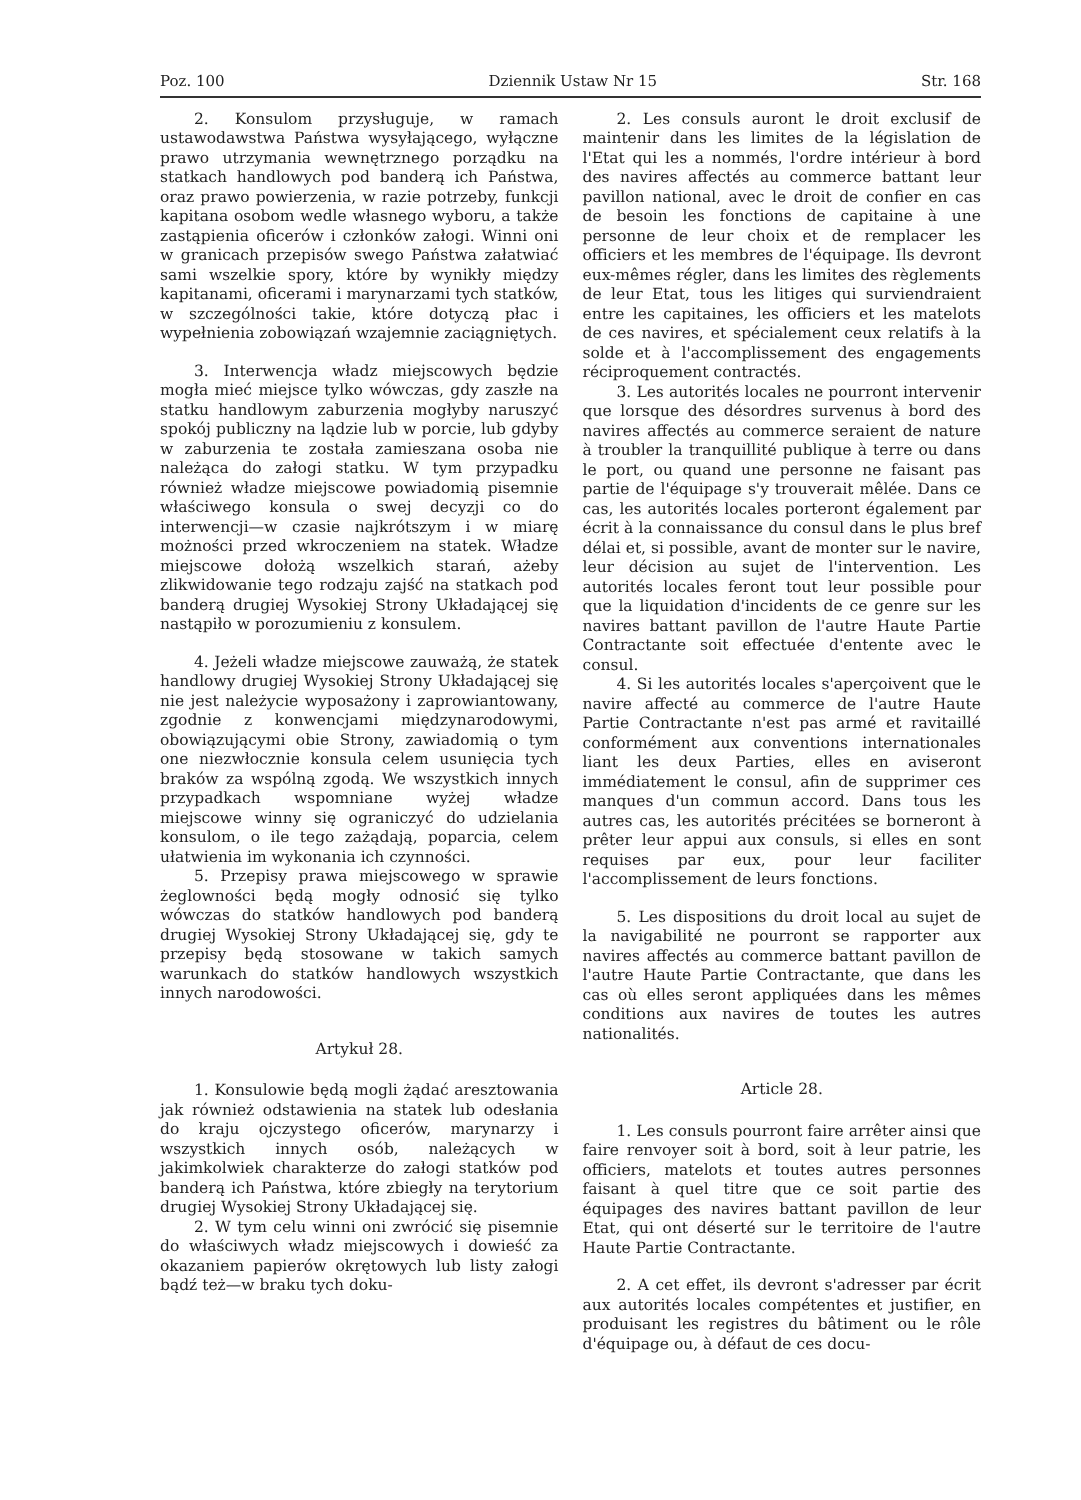Poz. 100 Dziennik Ustaw Nr 15 Str. 168
2. Konsulom przysługuje, w ramach ustawodawstwa Państwa wysyłającego, wyłączne prawo utrzymania wewnętrznego porządku na statkach handlowych pod banderą ich Państwa, oraz prawo powierzenia, w razie potrzeby, funkcji kapitana osobom wedle własnego wyboru, a także zastąpienia oficerów i członków załogi. Winni oni w granicach przepisów swego Państwa załatwiać sami wszelkie spory, które by wynikły między kapitanami, oficerami i marynarzami tych statków, w szczególności takie, które dotyczą płac i wypełnienia zobowiązań wzajemnie zaciągniętych.
3. Interwencja władz miejscowych będzie mogła mieć miejsce tylko wówczas, gdy zaszłe na statku handlowym zaburzenia mogłyby naruszyć spokój publiczny na lądzie lub w porcie, lub gdyby w zaburzenia te została zamieszana osoba nie należąca do załogi statku. W tym przypadku również władze miejscowe powiadomią pisemnie właściwego konsula o swej decyzji co do interwencji—w czasie najkrótszym i w miarę możności przed wkroczeniem na statek. Władze miejscowe dołożą wszelkich starań, ażeby zlikwidowanie tego rodzaju zajść na statkach pod banderą drugiej Wysokiej Strony Układającej się nastąpiło w porozumieniu z konsulem.
4. Jeżeli władze miejscowe zauważą, że statek handlowy drugiej Wysokiej Strony Układającej się nie jest należycie wyposażony i zaprowiantowany, zgodnie z konwencjami międzynarodowymi, obowiązującymi obie Strony, zawiadomią o tym one niezwłocznie konsula celem usunięcia tych braków za wspólną zgodą. We wszystkich innych przypadkach wspomniane wyżej władze miejscowe winny się ograniczyć do udzielania konsulom, o ile tego zażądają, poparcia, celem ułatwienia im wykonania ich czynności.
5. Przepisy prawa miejscowego w sprawie żeglowności będą mogły odnosić się tylko wówczas do statków handlowych pod banderą drugiej Wysokiej Strony Układającej się, gdy te przepisy będą stosowane w takich samych warunkach do statków handlowych wszystkich innych narodowości.
Artykuł 28.
1. Konsulowie będą mogli żądać aresztowania jak również odstawienia na statek lub odesłania do kraju ojczystego oficerów, marynarzy i wszystkich innych osób, należących w jakimkolwiek charakterze do załogi statków pod banderą ich Państwa, które zbiegły na terytorium drugiej Wysokiej Strony Układającej się.
2. W tym celu winni oni zwrócić się pisemnie do właściwych władz miejscowych i dowieść za okazaniem papierów okrętowych lub listy załogi bądź też—w braku tych doku-
2. Les consuls auront le droit exclusif de maintenir dans les limites de la législation de l'Etat qui les a nommés, l'ordre intérieur à bord des navires affectés au commerce battant leur pavillon national, avec le droit de confier en cas de besoin les fonctions de capitaine à une personne de leur choix et de remplacer les officiers et les membres de l'équipage. Ils devront eux-mêmes régler, dans les limites des règlements de leur Etat, tous les litiges qui surviendraient entre les capitaines, les officiers et les matelots de ces navires, et spécialement ceux relatifs à la solde et à l'accomplissement des engagements réciproquement contractés.
3. Les autorités locales ne pourront intervenir que lorsque des désordres survenus à bord des navires affectés au commerce seraient de nature à troubler la tranquillité publique à terre ou dans le port, ou quand une personne ne faisant pas partie de l'équipage s'y trouverait mêlée. Dans ce cas, les autorités locales porteront également par écrit à la connaissance du consul dans le plus bref délai et, si possible, avant de monter sur le navire, leur décision au sujet de l'intervention. Les autorités locales feront tout leur possible pour que la liquidation d'incidents de ce genre sur les navires battant pavillon de l'autre Haute Partie Contractante soit effectuée d'entente avec le consul.
4. Si les autorités locales s'aperçoivent que le navire affecté au commerce de l'autre Haute Partie Contractante n'est pas armé et ravitaillé conformément aux conventions internationales liant les deux Parties, elles en aviseront immédiatement le consul, afin de supprimer ces manques d'un commun accord. Dans tous les autres cas, les autorités précitées se borneront à prêter leur appui aux consuls, si elles en sont requises par eux, pour leur faciliter l'accomplissement de leurs fonctions.
5. Les dispositions du droit local au sujet de la navigabilité ne pourront se rapporter aux navires affectés au commerce battant pavillon de l'autre Haute Partie Contractante, que dans les cas où elles seront appliquées dans les mêmes conditions aux navires de toutes les autres nationalités.
Article 28.
1. Les consuls pourront faire arrêter ainsi que faire renvoyer soit à bord, soit à leur patrie, les officiers, matelots et toutes autres personnes faisant à quel titre que ce soit partie des équipages des navires battant pavillon de leur Etat, qui ont déserté sur le territoire de l'autre Haute Partie Contractante.
2. A cet effet, ils devront s'adresser par écrit aux autorités locales compétentes et justifier, en produisant les registres du bâtiment ou le rôle d'équipage ou, à défaut de ces docu-